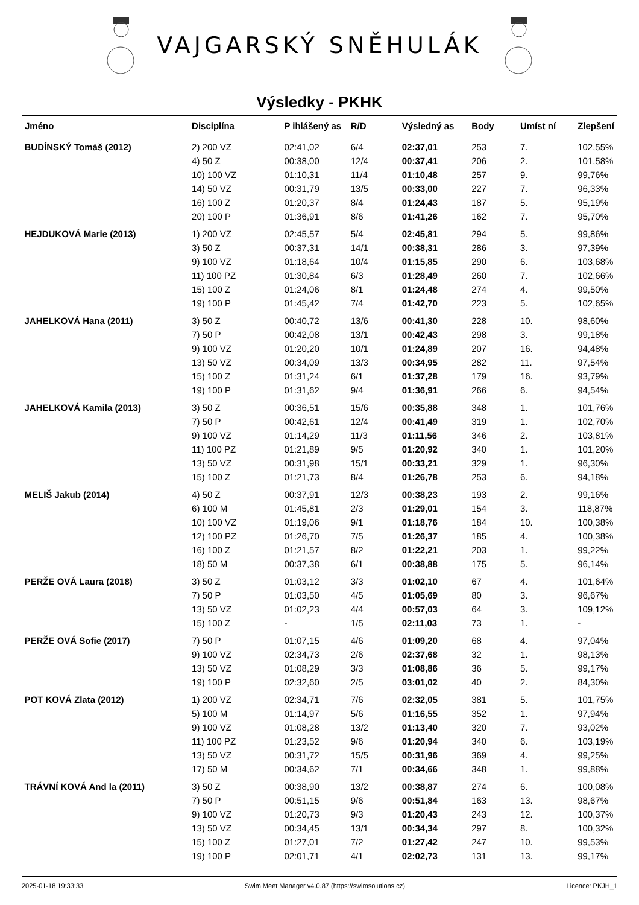VAJGARSKÝ SNĚHULÁK
Výsledky - PKHK
| Jméno | Disciplína | P ihlášený as | R/D | Výsledný as | Body | Umíst ní | Zlepšení |
| --- | --- | --- | --- | --- | --- | --- | --- |
| BUDÍNSKÝ Tomáš (2012) | 2) 200 VZ | 02:41,02 | 6/4 | 02:37,01 | 253 | 7. | 102,55% |
| | 4) 50 Z | 00:38,00 | 12/4 | 00:37,41 | 206 | 2. | 101,58% |
| | 10) 100 VZ | 01:10,31 | 11/4 | 01:10,48 | 257 | 9. | 99,76% |
| | 14) 50 VZ | 00:31,79 | 13/5 | 00:33,00 | 227 | 7. | 96,33% |
| | 16) 100 Z | 01:20,37 | 8/4 | 01:24,43 | 187 | 5. | 95,19% |
| | 20) 100 P | 01:36,91 | 8/6 | 01:41,26 | 162 | 7. | 95,70% |
| HEJDUKOVÁ Marie (2013) | 1) 200 VZ | 02:45,57 | 5/4 | 02:45,81 | 294 | 5. | 99,86% |
| | 3) 50 Z | 00:37,31 | 14/1 | 00:38,31 | 286 | 3. | 97,39% |
| | 9) 100 VZ | 01:18,64 | 10/4 | 01:15,85 | 290 | 6. | 103,68% |
| | 11) 100 PZ | 01:30,84 | 6/3 | 01:28,49 | 260 | 7. | 102,66% |
| | 15) 100 Z | 01:24,06 | 8/1 | 01:24,48 | 274 | 4. | 99,50% |
| | 19) 100 P | 01:45,42 | 7/4 | 01:42,70 | 223 | 5. | 102,65% |
| JAHELKOVÁ Hana (2011) | 3) 50 Z | 00:40,72 | 13/6 | 00:41,30 | 228 | 10. | 98,60% |
| | 7) 50 P | 00:42,08 | 13/1 | 00:42,43 | 298 | 3. | 99,18% |
| | 9) 100 VZ | 01:20,20 | 10/1 | 01:24,89 | 207 | 16. | 94,48% |
| | 13) 50 VZ | 00:34,09 | 13/3 | 00:34,95 | 282 | 11. | 97,54% |
| | 15) 100 Z | 01:31,24 | 6/1 | 01:37,28 | 179 | 16. | 93,79% |
| | 19) 100 P | 01:31,62 | 9/4 | 01:36,91 | 266 | 6. | 94,54% |
| JAHELKOVÁ Kamila (2013) | 3) 50 Z | 00:36,51 | 15/6 | 00:35,88 | 348 | 1. | 101,76% |
| | 7) 50 P | 00:42,61 | 12/4 | 00:41,49 | 319 | 1. | 102,70% |
| | 9) 100 VZ | 01:14,29 | 11/3 | 01:11,56 | 346 | 2. | 103,81% |
| | 11) 100 PZ | 01:21,89 | 9/5 | 01:20,92 | 340 | 1. | 101,20% |
| | 13) 50 VZ | 00:31,98 | 15/1 | 00:33,21 | 329 | 1. | 96,30% |
| | 15) 100 Z | 01:21,73 | 8/4 | 01:26,78 | 253 | 6. | 94,18% |
| MELIŠ Jakub (2014) | 4) 50 Z | 00:37,91 | 12/3 | 00:38,23 | 193 | 2. | 99,16% |
| | 6) 100 M | 01:45,81 | 2/3 | 01:29,01 | 154 | 3. | 118,87% |
| | 10) 100 VZ | 01:19,06 | 9/1 | 01:18,76 | 184 | 10. | 100,38% |
| | 12) 100 PZ | 01:26,70 | 7/5 | 01:26,37 | 185 | 4. | 100,38% |
| | 16) 100 Z | 01:21,57 | 8/2 | 01:22,21 | 203 | 1. | 99,22% |
| | 18) 50 M | 00:37,38 | 6/1 | 00:38,88 | 175 | 5. | 96,14% |
| PERŽE OVÁ Laura (2018) | 3) 50 Z | 01:03,12 | 3/3 | 01:02,10 | 67 | 4. | 101,64% |
| | 7) 50 P | 01:03,50 | 4/5 | 01:05,69 | 80 | 3. | 96,67% |
| | 13) 50 VZ | 01:02,23 | 4/4 | 00:57,03 | 64 | 3. | 109,12% |
| | 15) 100 Z | - | 1/5 | 02:11,03 | 73 | 1. | - |
| PERŽE OVÁ Sofie (2017) | 7) 50 P | 01:07,15 | 4/6 | 01:09,20 | 68 | 4. | 97,04% |
| | 9) 100 VZ | 02:34,73 | 2/6 | 02:37,68 | 32 | 1. | 98,13% |
| | 13) 50 VZ | 01:08,29 | 3/3 | 01:08,86 | 36 | 5. | 99,17% |
| | 19) 100 P | 02:32,60 | 2/5 | 03:01,02 | 40 | 2. | 84,30% |
| POT KOVÁ Zlata (2012) | 1) 200 VZ | 02:34,71 | 7/6 | 02:32,05 | 381 | 5. | 101,75% |
| | 5) 100 M | 01:14,97 | 5/6 | 01:16,55 | 352 | 1. | 97,94% |
| | 9) 100 VZ | 01:08,28 | 13/2 | 01:13,40 | 320 | 7. | 93,02% |
| | 11) 100 PZ | 01:23,52 | 9/6 | 01:20,94 | 340 | 6. | 103,19% |
| | 13) 50 VZ | 00:31,72 | 15/5 | 00:31,96 | 369 | 4. | 99,25% |
| | 17) 50 M | 00:34,62 | 7/1 | 00:34,66 | 348 | 1. | 99,88% |
| TRÁVNÍ KOVÁ And la (2011) | 3) 50 Z | 00:38,90 | 13/2 | 00:38,87 | 274 | 6. | 100,08% |
| | 7) 50 P | 00:51,15 | 9/6 | 00:51,84 | 163 | 13. | 98,67% |
| | 9) 100 VZ | 01:20,73 | 9/3 | 01:20,43 | 243 | 12. | 100,37% |
| | 13) 50 VZ | 00:34,45 | 13/1 | 00:34,34 | 297 | 8. | 100,32% |
| | 15) 100 Z | 01:27,01 | 7/2 | 01:27,42 | 247 | 10. | 99,53% |
| | 19) 100 P | 02:01,71 | 4/1 | 02:02,73 | 131 | 13. | 99,17% |
2025-01-18 19:33:33 Swim Meet Manager v4.0.87 (https://swimsolutions.cz) Licence: PKJH_1